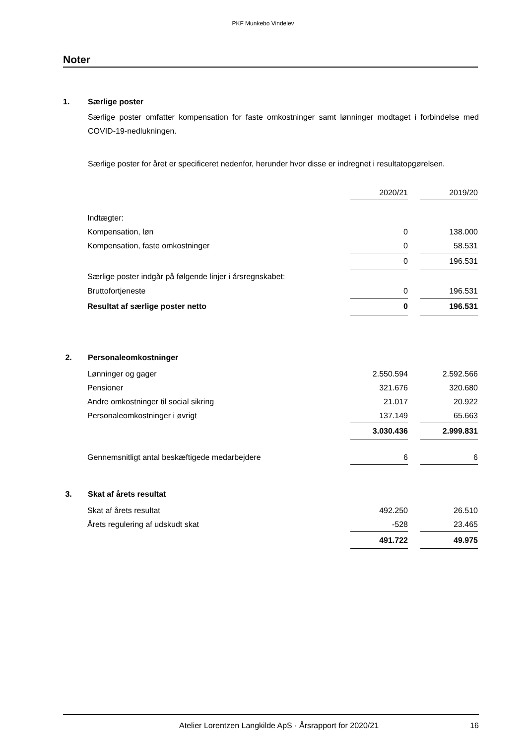PKF Munkebo Vindelev
Noter
1. Særlige poster
Særlige poster omfatter kompensation for faste omkostninger samt lønninger modtaget i forbindelse med COVID-19-nedlukningen.
Særlige poster for året er specificeret nedenfor, herunder hvor disse er indregnet i resultatopgørelsen.
| | 2020/21 | | 2019/20 |
| Indtægter: | | | |
| Kompensation, løn | 0 | | 138.000 |
| Kompensation, faste omkostninger | 0 | | 58.531 |
| | 0 | | 196.531 |
| Særlige poster indgår på følgende linjer i årsregnskabet: | | | |
| Bruttofortjeneste | 0 | | 196.531 |
| Resultat af særlige poster netto | 0 | | 196.531 |
2. Personaleomkostninger
| Lønninger og gager | 2.550.594 | | 2.592.566 |
| Pensioner | 321.676 | | 320.680 |
| Andre omkostninger til social sikring | 21.017 | | 20.922 |
| Personaleomkostninger i øvrigt | 137.149 | | 65.663 |
| | 3.030.436 | | 2.999.831 |
| Gennemsnitligt antal beskæftigede medarbejdere | 6 | | 6 |
3. Skat af årets resultat
| Skat af årets resultat | 492.250 | | 26.510 |
| Årets regulering af udskudt skat | -528 | | 23.465 |
| | 491.722 | | 49.975 |
Atelier Lorentzen Langkilde ApS · Årsrapport for 2020/21 16